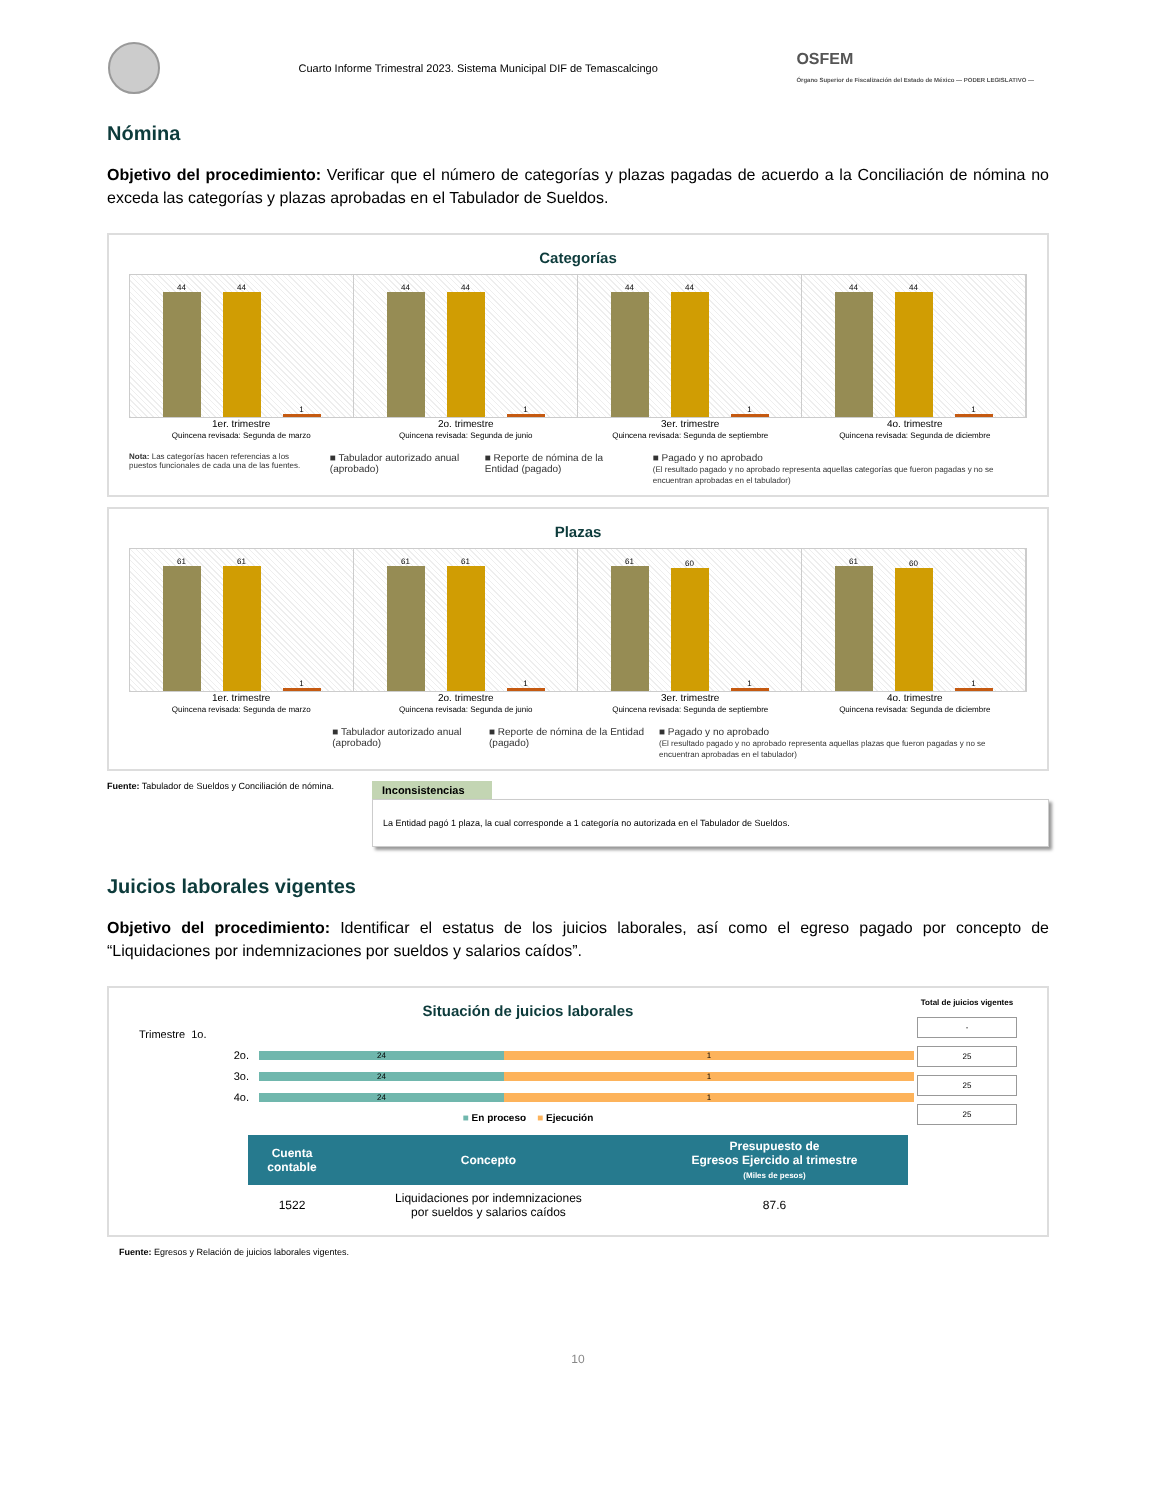Cuarto Informe Trimestral 2023. Sistema Municipal DIF de Temascalcingo
OSFEM
Órgano Superior de Fiscalización del Estado de México — PODER LEGISLATIVO —
Nómina
Objetivo del procedimiento: Verificar que el número de categorías y plazas pagadas de acuerdo a la Conciliación de nómina no exceda las categorías y plazas aprobadas en el Tabulador de Sueldos.
Categorías
44
44
1
44
44
1
44
44
1
44
44
1
1er. trimestre
Quincena revisada: Segunda de marzo
2o. trimestre
Quincena revisada: Segunda de junio
3er. trimestre
Quincena revisada: Segunda de septiembre
4o. trimestre
Quincena revisada: Segunda de diciembre
Nota: Las categorías hacen referencias a los puestos funcionales de cada una de las fuentes.
■ Tabulador autorizado anual (aprobado)
■ Reporte de nómina de la Entidad (pagado)
■ Pagado y no aprobado
(El resultado pagado y no aprobado representa aquellas categorías que fueron pagadas y no se encuentran aprobadas en el tabulador)
Plazas
61
61
1
61
61
1
61
60
1
61
60
1
1er. trimestre
Quincena revisada: Segunda de marzo
2o. trimestre
Quincena revisada: Segunda de junio
3er. trimestre
Quincena revisada: Segunda de septiembre
4o. trimestre
Quincena revisada: Segunda de diciembre
■ Tabulador autorizado anual (aprobado)
■ Reporte de nómina de la Entidad (pagado)
■ Pagado y no aprobado
(El resultado pagado y no aprobado representa aquellas plazas que fueron pagadas y no se encuentran aprobadas en el tabulador)
Fuente: Tabulador de Sueldos y Conciliación de nómina.
Inconsistencias
La Entidad pagó 1 plaza, la cual corresponde a 1 categoría no autorizada en el Tabulador de Sueldos.
Juicios laborales vigentes
Objetivo del procedimiento: Identificar el estatus de los juicios laborales, así como el egreso pagado por concepto de “Liquidaciones por indemnizaciones por sueldos y salarios caídos”.
Situación de juicios laborales
Trimestre 1o.
2o.
24 1
3o.
24 1
4o.
24 1
■ En proceso ■ Ejecución
Total de juicios vigentes
-
25
25
25
| Cuenta contable | Concepto | Presupuesto de Egresos Ejercido al trimestre (Miles de pesos) |
| --- | --- | --- |
| 1522 | Liquidaciones por indemnizaciones por sueldos y salarios caídos | 87.6 |
Fuente: Egresos y Relación de juicios laborales vigentes.
10